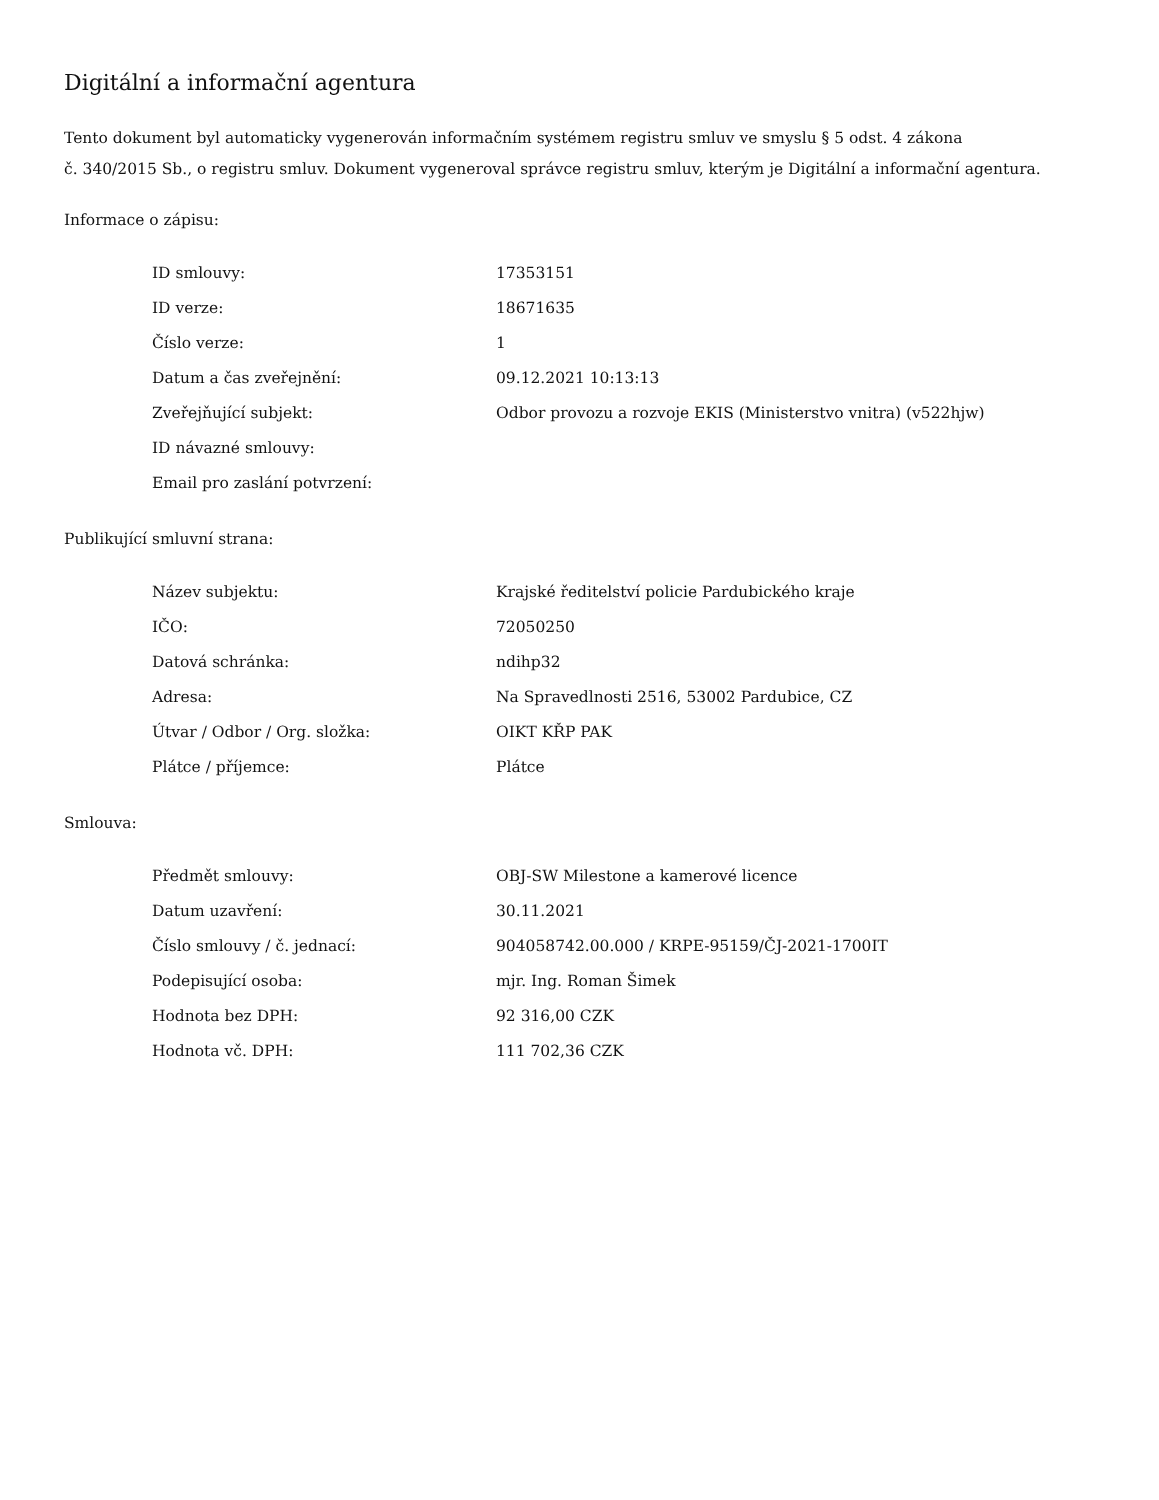Digitální a informační agentura
Tento dokument byl automaticky vygenerován informačním systémem registru smluv ve smyslu § 5 odst. 4 zákona
č. 340/2015 Sb., o registru smluv. Dokument vygeneroval správce registru smluv, kterým je Digitální a informační agentura.
Informace o zápisu:
| ID smlouvy: | 17353151 |
| ID verze: | 18671635 |
| Číslo verze: | 1 |
| Datum a čas zveřejnění: | 09.12.2021 10:13:13 |
| Zveřejňující subjekt: | Odbor provozu a rozvoje EKIS (Ministerstvo vnitra) (v522hjw) |
| ID návazné smlouvy: | |
| Email pro zaslání potvrzení: | |
Publikující smluvní strana:
| Název subjektu: | Krajské ředitelství policie Pardubického kraje |
| IČO: | 72050250 |
| Datová schránka: | ndihp32 |
| Adresa: | Na Spravedlnosti 2516, 53002 Pardubice, CZ |
| Útvar / Odbor / Org. složka: | OIKT KŘP PAK |
| Plátce / příjemce: | Plátce |
Smlouva:
| Předmět smlouvy: | OBJ-SW Milestone a kamerové licence |
| Datum uzavření: | 30.11.2021 |
| Číslo smlouvy / č. jednací: | 904058742.00.000 / KRPE-95159/ČJ-2021-1700IT |
| Podepisující osoba: | mjr. Ing. Roman Šimek |
| Hodnota bez DPH: | 92 316,00 CZK |
| Hodnota vč. DPH: | 111 702,36 CZK |